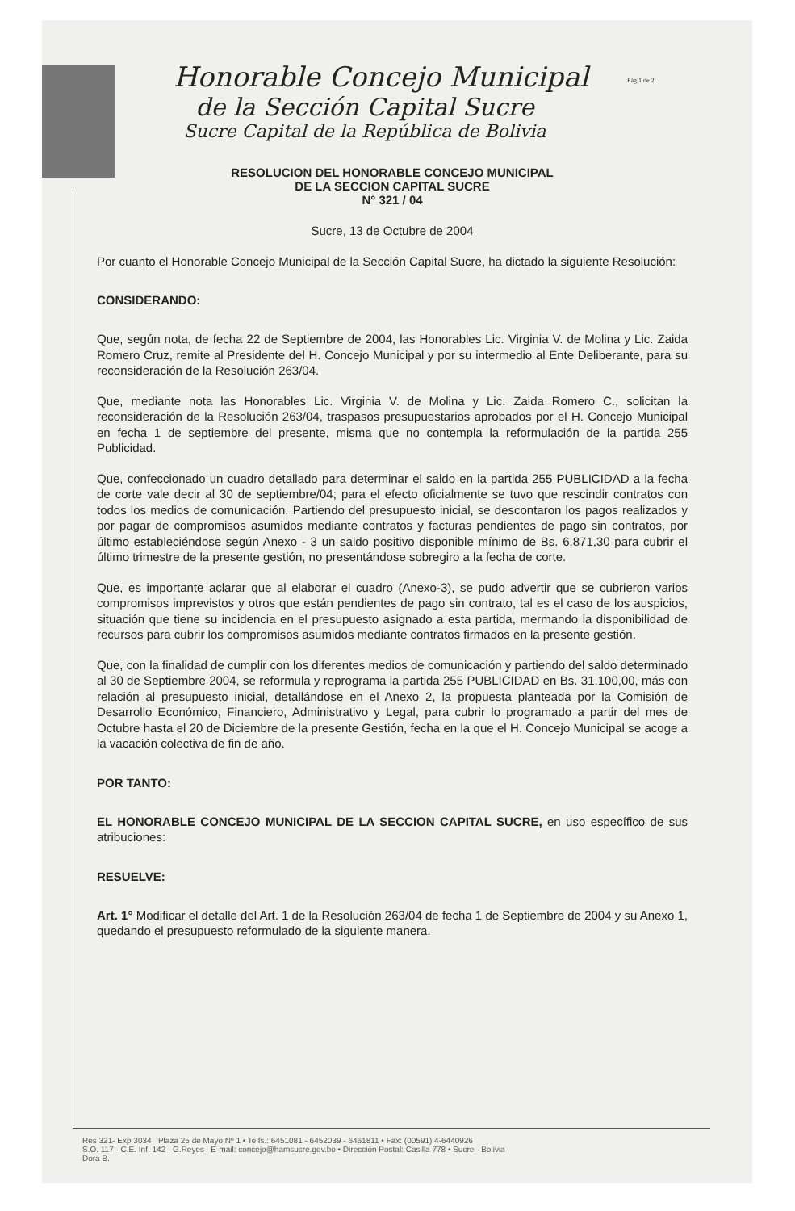Pág 1 de 2
Honorable Concejo Municipal
de la Sección Capital Sucre
Sucre Capital de la República de Bolivia
RESOLUCION DEL HONORABLE CONCEJO MUNICIPAL
DE LA SECCION CAPITAL SUCRE
N° 321 / 04
Sucre, 13 de Octubre de 2004
Por cuanto el Honorable Concejo Municipal de la Sección Capital Sucre, ha dictado la siguiente Resolución:
CONSIDERANDO:
Que, según nota, de fecha 22 de Septiembre de 2004, las Honorables Lic. Virginia V. de Molina y Lic. Zaida Romero Cruz, remite al Presidente del H. Concejo Municipal y por su intermedio al Ente Deliberante, para su reconsideración de la Resolución 263/04.
Que, mediante nota las Honorables Lic. Virginia V. de Molina y Lic. Zaida Romero C., solicitan la reconsideración de la Resolución 263/04, traspasos presupuestarios aprobados por el H. Concejo Municipal en fecha 1 de septiembre del presente, misma que no contempla la reformulación de la partida 255 Publicidad.
Que, confeccionado un cuadro detallado para determinar el saldo en la partida 255 PUBLICIDAD a la fecha de corte vale decir al 30 de septiembre/04; para el efecto oficialmente se tuvo que rescindir contratos con todos los medios de comunicación. Partiendo del presupuesto inicial, se descontaron los pagos realizados y por pagar de compromisos asumidos mediante contratos y facturas pendientes de pago sin contratos, por último estableciéndose según Anexo - 3 un saldo positivo disponible mínimo de Bs. 6.871,30 para cubrir el último trimestre de la presente gestión, no presentándose sobregiro a la fecha de corte.
Que, es importante aclarar que al elaborar el cuadro (Anexo-3), se pudo advertir que se cubrieron varios compromisos imprevistos y otros que están pendientes de pago sin contrato, tal es el caso de los auspicios, situación que tiene su incidencia en el presupuesto asignado a esta partida, mermando la disponibilidad de recursos para cubrir los compromisos asumidos mediante contratos firmados en la presente gestión.
Que, con la finalidad de cumplir con los diferentes medios de comunicación y partiendo del saldo determinado al 30 de Septiembre 2004, se reformula y reprograma la partida 255 PUBLICIDAD en Bs. 31.100,00, más con relación al presupuesto inicial, detallándose en el Anexo 2, la propuesta planteada por la Comisión de Desarrollo Económico, Financiero, Administrativo y Legal, para cubrir lo programado a partir del mes de Octubre hasta el 20 de Diciembre de la presente Gestión, fecha en la que el H. Concejo Municipal se acoge a la vacación colectiva de fin de año.
POR TANTO:
EL HONORABLE CONCEJO MUNICIPAL DE LA SECCION CAPITAL SUCRE, en uso específico de sus atribuciones:
RESUELVE:
Art. 1° Modificar el detalle del Art. 1 de la Resolución 263/04 de fecha 1 de Septiembre de 2004 y su Anexo 1, quedando el presupuesto reformulado de la siguiente manera.
Res 321- Exp 3034 Plaza 25 de Mayo Nº 1 • Telfs.: 6451081 - 6452039 - 6461811 • Fax: (00591) 4-6440926
S.O. 117 - C.E. Inf. 142 - G.Reyes E-mail: concejo@hamsucre.gov.bo • Dirección Postal: Casilla 778 • Sucre - Bolivia
Dora B.